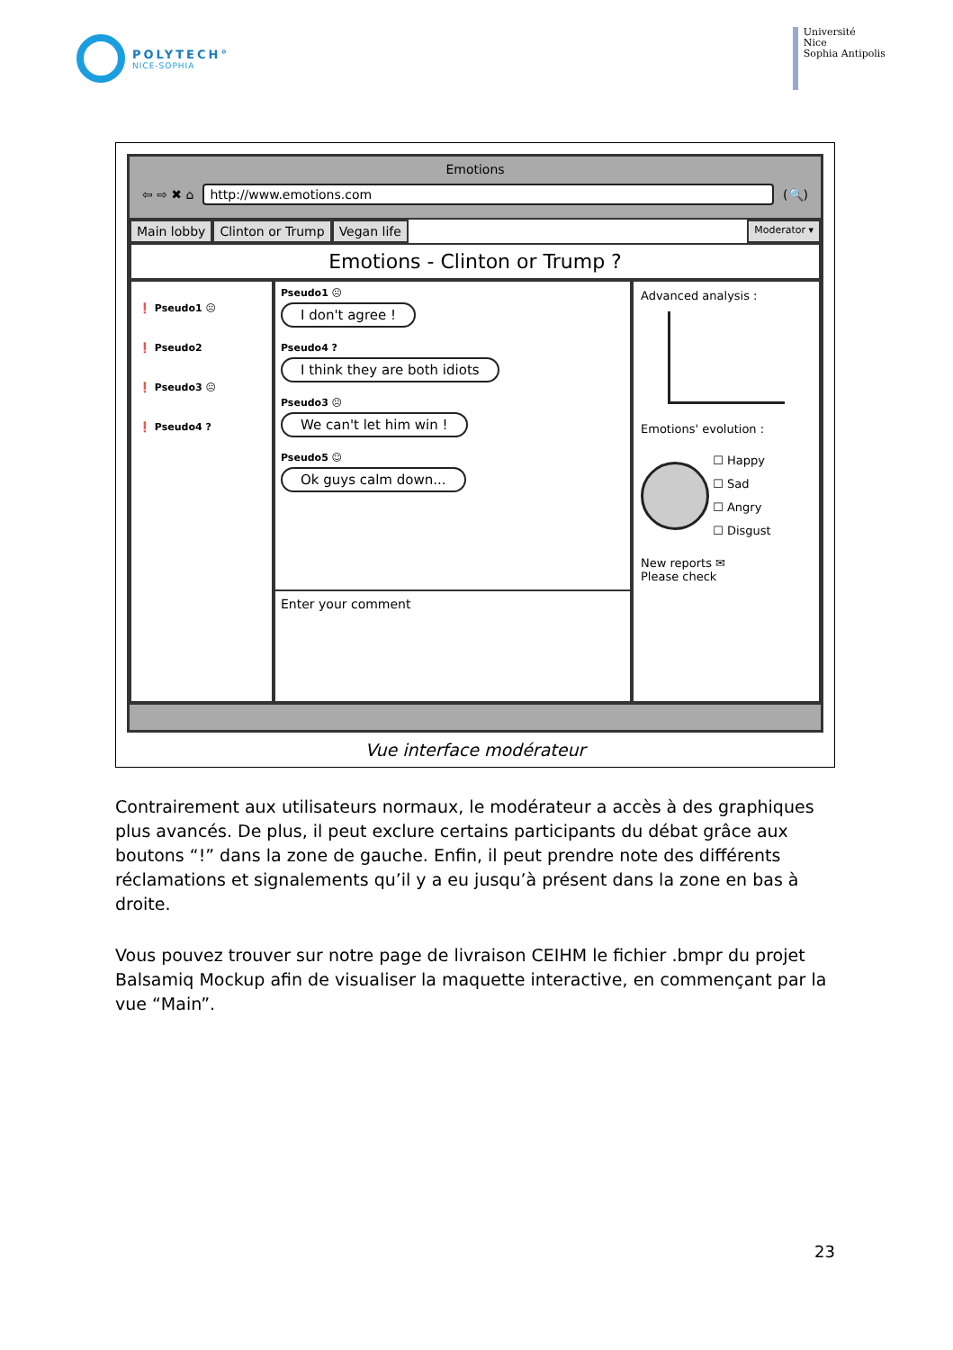POLYTECH°
NICE-SOPHIA
Université
Nice
Sophia Antipolis
Emotions
⇦ ⇨ ✖ ⌂ http://www.emotions.com (🔍)
Main lobby Clinton or Trump Vegan life Moderator ▾
Emotions - Clinton or Trump ?
❗ Pseudo1 ☹
❗ Pseudo2
❗ Pseudo3 ☹
❗ Pseudo4 ?
Pseudo1 ☹
I don't agree !
Pseudo4 ?
I think they are both idiots
Pseudo3 ☹
We can't let him win !
Pseudo5 ☺
Ok guys calm down...
Enter your comment
Advanced analysis :
Emotions' evolution :
☐ Happy
☐ Sad
☐ Angry
☐ Disgust
New reports ✉
Please check
Vue interface modérateur
Contrairement aux utilisateurs normaux, le modérateur a accès à des graphiques plus avancés. De plus, il peut exclure certains participants du débat grâce aux boutons “!” dans la zone de gauche. Enfin, il peut prendre note des différents réclamations et signalements qu’il y a eu jusqu’à présent dans la zone en bas à droite.
Vous pouvez trouver sur notre page de livraison CEIHM le fichier .bmpr du projet Balsamiq Mockup afin de visualiser la maquette interactive, en commençant par la vue “Main”.
23